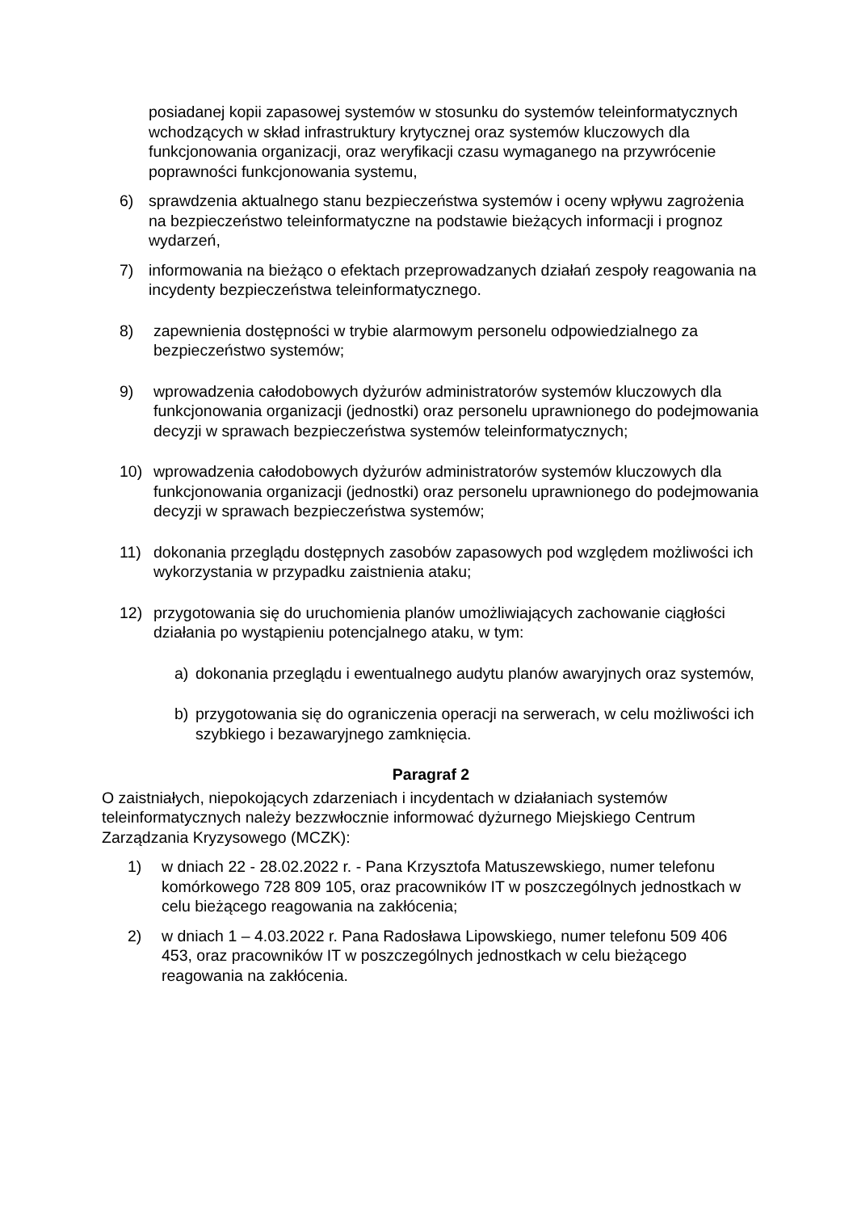posiadanej kopii zapasowej systemów w stosunku do systemów teleinformatycznych wchodzących w skład infrastruktury krytycznej oraz systemów kluczowych dla funkcjonowania organizacji, oraz weryfikacji czasu wymaganego na przywrócenie poprawności funkcjonowania systemu,
6) sprawdzenia aktualnego stanu bezpieczeństwa systemów i oceny wpływu zagrożenia na bezpieczeństwo teleinformatyczne na podstawie bieżących informacji i prognoz wydarzeń,
7) informowania na bieżąco o efektach przeprowadzanych działań zespoły reagowania na incydenty bezpieczeństwa teleinformatycznego.
8) zapewnienia dostępności w trybie alarmowym personelu odpowiedzialnego za bezpieczeństwo systemów;
9) wprowadzenia całodobowych dyżurów administratorów systemów kluczowych dla funkcjonowania organizacji (jednostki) oraz personelu uprawnionego do podejmowania decyzji w sprawach bezpieczeństwa systemów teleinformatycznych;
10) wprowadzenia całodobowych dyżurów administratorów systemów kluczowych dla funkcjonowania organizacji (jednostki) oraz personelu uprawnionego do podejmowania decyzji w sprawach bezpieczeństwa systemów;
11) dokonania przeglądu dostępnych zasobów zapasowych pod względem możliwości ich wykorzystania w przypadku zaistnienia ataku;
12) przygotowania się do uruchomienia planów umożliwiających zachowanie ciągłości działania po wystąpieniu potencjalnego ataku, w tym:
a) dokonania przeglądu i ewentualnego audytu planów awaryjnych oraz systemów,
b) przygotowania się do ograniczenia operacji na serwerach, w celu możliwości ich szybkiego i bezawaryjnego zamknięcia.
Paragraf 2
O zaistniałych, niepokojących zdarzeniach i incydentach w działaniach systemów teleinformatycznych należy bezzwłocznie informować dyżurnego Miejskiego Centrum Zarządzania Kryzysowego (MCZK):
1) w dniach 22 - 28.02.2022 r. - Pana Krzysztofa Matuszewskiego, numer telefonu komórkowego 728 809 105, oraz pracowników IT w poszczególnych jednostkach w celu bieżącego reagowania na zakłócenia;
2) w dniach 1 – 4.03.2022 r. Pana Radosława Lipowskiego, numer telefonu 509 406 453, oraz pracowników IT w poszczególnych jednostkach w celu bieżącego reagowania na zakłócenia.